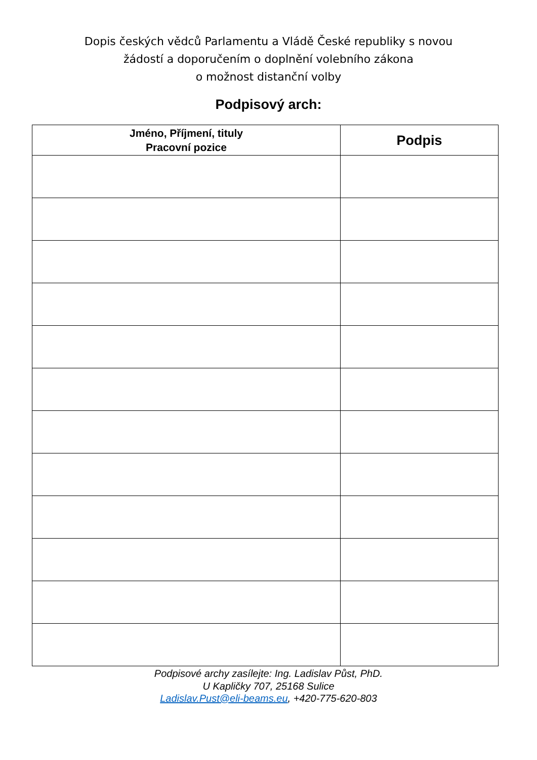Dopis českých vědců Parlamentu a Vládě České republiky s novou
žádostí a doporučením o doplnění volebního zákona
o možnost distanční volby
Podpisový arch:
| Jméno, Příjmení, tituly Pracovní pozice | Podpis |
| --- | --- |
Podpisové archy zasílejte: Ing. Ladislav Půst, PhD.
U Kapličky 707, 25168 Sulice
Ladislav.Pust@eli-beams.eu, +420-775-620-803